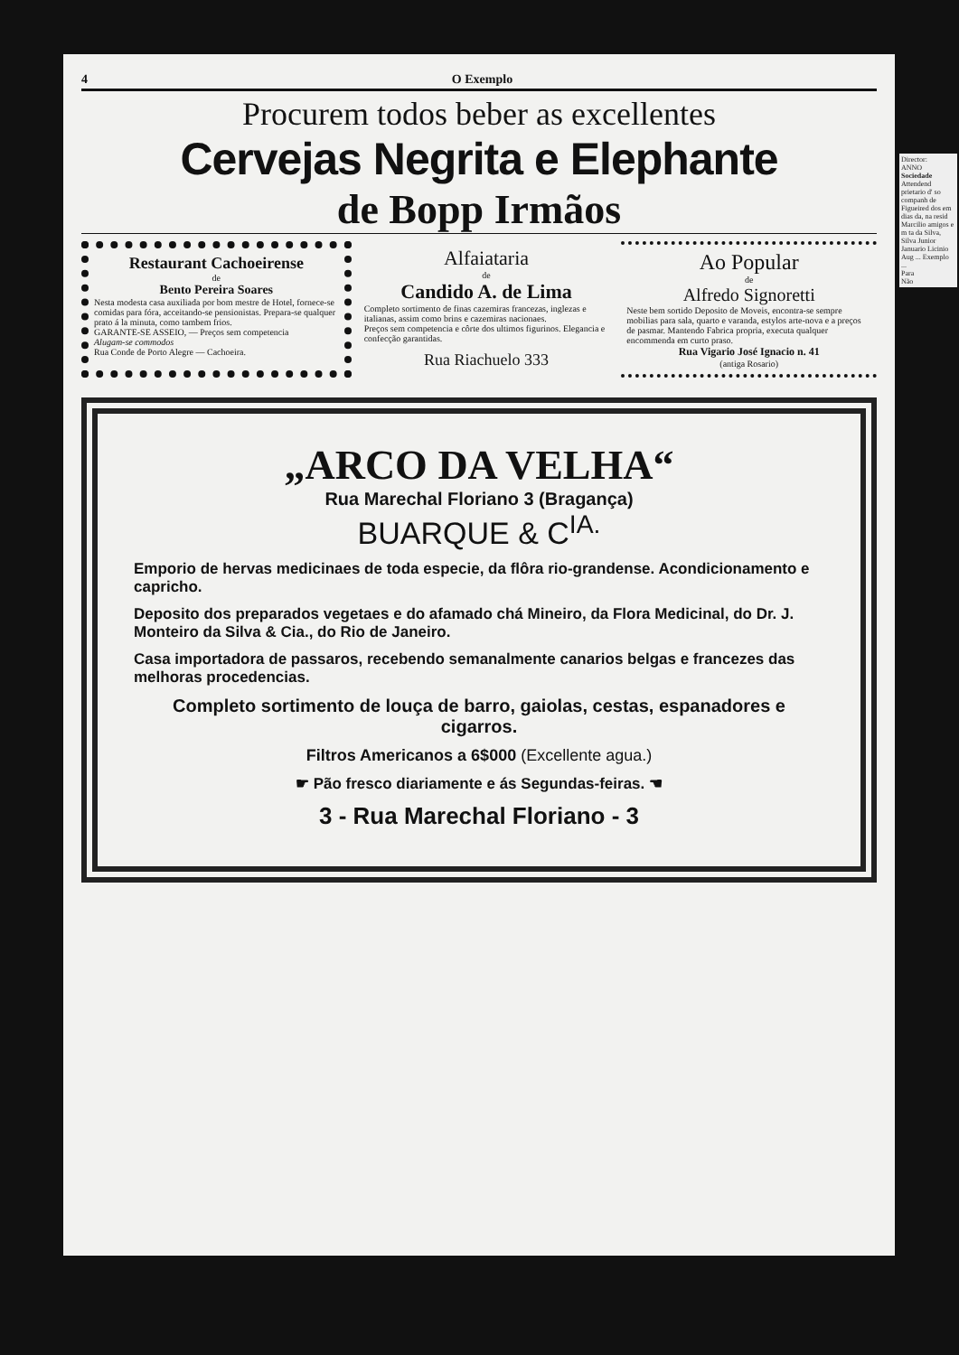4 O Exemplo
Procurem todos beber as excellentes
Cervejas Negrita e Elephante
de Bopp Irmãos
Restaurant Cachoeirense
de
Bento Pereira Soares
Nesta modesta casa auxiliada por bom mestre de Hotel, fornece-se comidas para fóra, acceitando-se pensionistas. Prepara-se qualquer prato á la minuta, como tambem frios.
GARANTE-SE ASSEIO, — Preços sem competencia
Alugam-se commodos
Rua Conde de Porto Alegre — Cachoeira.
Alfaiataria
de
Candido A. de Lima
Completo sortimento de finas cazemiras francezas, inglezas e italianas, assim como brins e cazemiras nacionaes.
Preços sem competencia e côrte dos ultimos figurinos. Elegancia e confecção garantidas.
Rua Riachuelo 333
Ao Popular
de
Alfredo Signoretti
Neste bem sortido Deposito de Moveis, encontra-se sempre mobilias para sala, quarto e varanda, estylos arte-nova e a preços de pasmar. Mantendo Fabrica propria, executa qualquer encommenda em curto praso.
Rua Vigario José Ignacio n. 41
(antiga Rosario)
„ARCO DA VELHA“
Rua Marechal Floriano 3 (Bragança)
BUARQUE & C<sup>IA.</sup>
Emporio de hervas medicinaes de toda especie, da flôra rio-grandense. Acondicionamento e capricho.
Deposito dos preparados vegetaes e do afamado chá Mineiro, da Flora Medicinal, do Dr. J. Monteiro da Silva & Cia., do Rio de Janeiro.
Casa importadora de passaros, recebendo semanalmente canarios belgas e francezes das melhoras procedencias.
Completo sortimento de louça de barro, gaiolas, cestas, espanadores e cigarros.
Filtros Americanos a 6$000 (Excellente agua.)
☛ Pão fresco diariamente e ás Segundas-feiras. ☚
3 - Rua Marechal Floriano - 3
Director:
ANNO
Sociedade
Attendend prietario d' so companh de Figueired dos em dias da, na resid Marcilio amigos e m ta da Silva, Silva Junior Januario Licinio Aug ... Exemplo ...
Para
Não